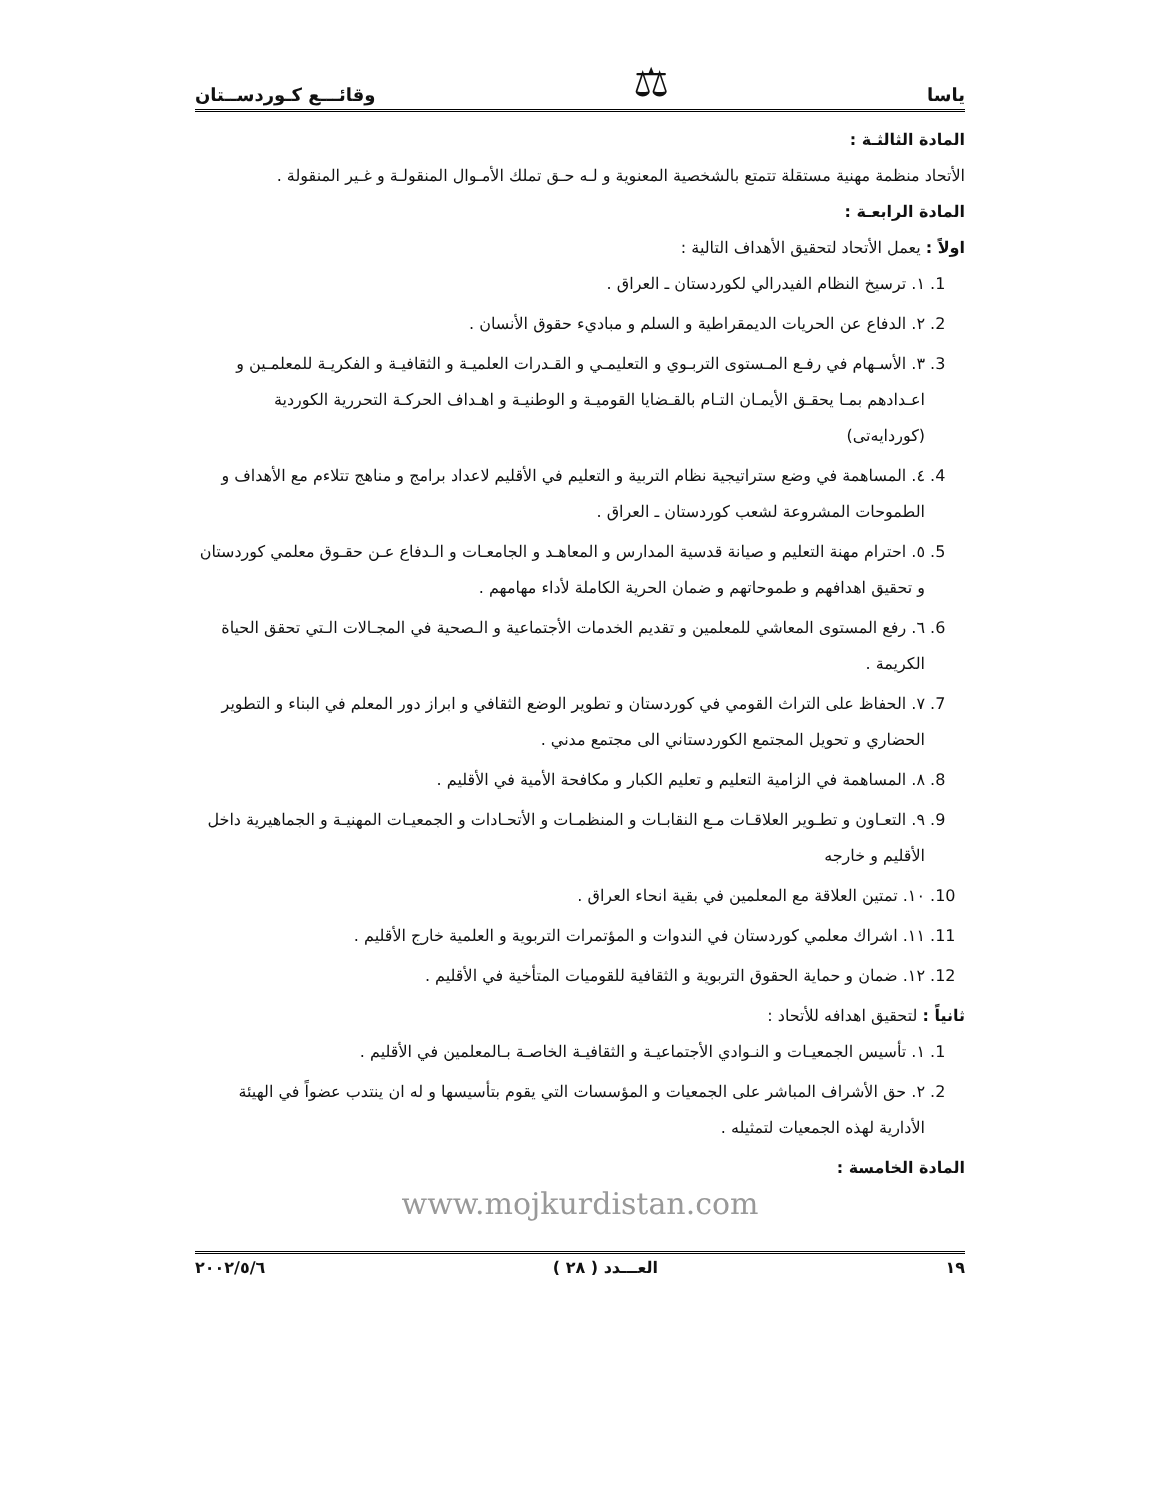ياسا ⚖ وقائـــع كـوردســتان
المادة الثالثـة :
الأتحاد منظمة مهنية مستقلة تتمتع بالشخصية المعنوية و لـه حـق تملك الأمـوال المنقولـة و غـير المنقولة .
المادة الرابعـة :
اولاً : يعمل الأتحاد لتحقيق الأهداف التالية :
1. ١. ترسيخ النظام الفيدرالي لكوردستان ـ العراق .
2. ٢. الدفاع عن الحريات الديمقراطية و السلم و مباديء حقوق الأنسان .
3. ٣. الأسـهام في رفـع المـستوى التربـوي و التعليمـي و القـدرات العلميـة و الثقافيـة و الفكريـة للمعلمـين و اعـدادهم بمـا يحقـق الأيمـان التـام بالقـضايا القوميـة و الوطنيـة و اهـداف الحركـة التحررية الكوردية (كوردايەتی)
4. ٤. المساهمة في وضع ستراتيجية نظام التربية و التعليم في الأقليم لاعداد برامج و مناهج تتلاءم مع الأهداف و الطموحات المشروعة لشعب كوردستان ـ العراق .
5. ٥. احترام مهنة التعليم و صيانة قدسية المدارس و المعاهـد و الجامعـات و الـدفاع عـن حقـوق معلمي كوردستان و تحقيق اهدافهم و طموحاتهم و ضمان الحرية الكاملة لأداء مهامهم .
6. ٦. رفع المستوى المعاشي للمعلمين و تقديم الخدمات الأجتماعية و الـصحية في المجـالات الـتي تحقق الحياة الكريمة .
7. ٧. الحفاظ على التراث القومي في كوردستان و تطوير الوضع الثقافي و ابراز دور المعلم في البناء و التطوير الحضاري و تحويل المجتمع الكوردستاني الى مجتمع مدني .
8. ٨. المساهمة في الزامية التعليم و تعليم الكبار و مكافحة الأمية في الأقليم .
9. ٩. التعـاون و تطـوير العلاقـات مـع النقابـات و المنظمـات و الأتحـادات و الجمعيـات المهنيـة و الجماهيرية داخل الأقليم و خارجه
10. ١٠. تمتين العلاقة مع المعلمين في بقية انحاء العراق .
11. ١١. اشراك معلمي كوردستان في الندوات و المؤتمرات التربوية و العلمية خارج الأقليم .
12. ١٢. ضمان و حماية الحقوق التربوية و الثقافية للقوميات المتأخية في الأقليم .
ثانياً : لتحقيق اهدافه للأتحاد :
1. ١. تأسيس الجمعيـات و النـوادي الأجتماعيـة و الثقافيـة الخاصـة بـالمعلمين في الأقليم .
2. ٢. حق الأشراف المباشر على الجمعيات و المؤسسات التي يقوم بتأسيسها و له ان ينتدب عضواً في الهيئة الأدارية لهذه الجمعيات لتمثيله .
المادة الخامسة :
www.mojkurdistan.com
١٩ العـــدد ( ٢٨ ) ٢٠٠٢/٥/٦